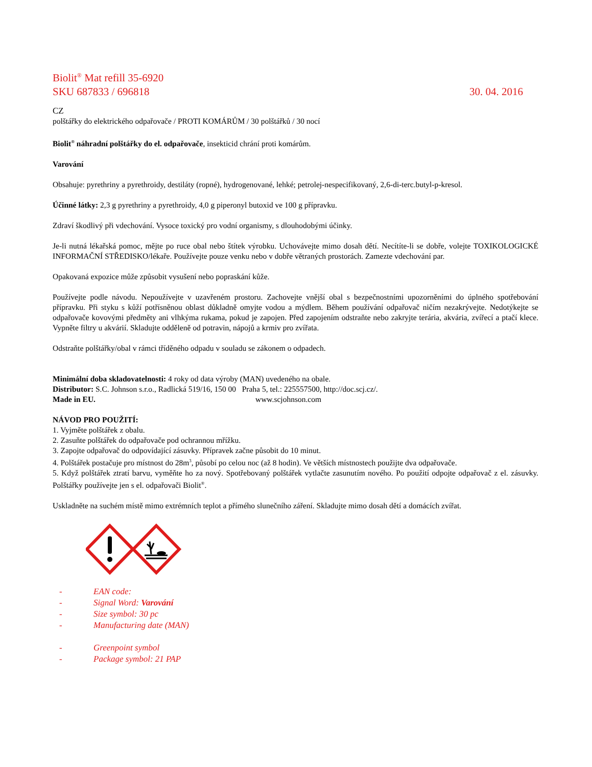Biolit<sup>®</sup> Mat refill 35-6920
SKU 687833 / 696818 30. 04. 2016
CZ
polštářky do elektrického odpařovače / PROTI KOMÁRŮM / 30 polštářků / 30 nocí
Biolit<sup>®</sup> náhradní polštářky do el. odpařovače, insekticid chrání proti komárům.
Varování
Obsahuje: pyrethriny a pyrethroidy, destiláty (ropné), hydrogenované, lehké; petrolej-nespecifikovaný, 2,6-di-terc.butyl-p-kresol.
Účinné látky: 2,3 g pyrethriny a pyrethroidy, 4,0 g piperonyl butoxid ve 100 g přípravku.
Zdraví škodlivý při vdechování. Vysoce toxický pro vodní organismy, s dlouhodobými účinky.
Je-li nutná lékařská pomoc, mějte po ruce obal nebo štítek výrobku. Uchovávejte mimo dosah dětí. Necítíte-li se dobře, volejte TOXIKOLOGICKÉ INFORMAČNÍ STŘEDISKO/lékaře. Používejte pouze venku nebo v dobře větraných prostorách. Zamezte vdechování par.
Opakovaná expozice může způsobit vysušení nebo popraskání kůže.
Používejte podle návodu. Nepoužívejte v uzavřeném prostoru. Zachovejte vnější obal s bezpečnostními upozorněními do úplného spotřebování přípravku. Při styku s kůží potřísněnou oblast důkladně omyjte vodou a mýdlem. Během používání odpařovač ničím nezakrývejte. Nedotýkejte se odpařovače kovovými předměty ani vlhkýma rukama, pokud je zapojen. Před zapojením odstraňte nebo zakryjte terária, akvária, zvířecí a ptačí klece. Vypněte filtry u akvárií. Skladujte odděleně od potravin, nápojů a krmiv pro zvířata.
Odstraňte polštářky/obal v rámci tříděného odpadu v souladu se zákonem o odpadech.
Minimální doba skladovatelnosti: 4 roky od data výroby (MAN) uvedeného na obale.
Distributor: S.C. Johnson s.r.o., Radlická 519/16, 150 00 Praha 5, tel.: 225557500, http://doc.scj.cz/.
Made in EU. www.scjohnson.com
NÁVOD PRO POUŽITÍ:
1. Vyjměte polštářek z obalu.
2. Zasuňte polštářek do odpařovače pod ochrannou mřížku.
3. Zapojte odpařovač do odpovídající zásuvky. Přípravek začne působit do 10 minut.
4. Polštářek postačuje pro místnost do 28m<sup>3</sup>, působí po celou noc (až 8 hodin). Ve větších místnostech použijte dva odpařovače.
5. Když polštářek ztratí barvu, vyměňte ho za nový. Spotřebovaný polštářek vytlačte zasunutím nového. Po použití odpojte odpařovač z el. zásuvky. Polštářky používejte jen s el. odpařovači Biolit<sup>®</sup>.
Uskladněte na suchém místě mimo extrémních teplot a přímého slunečního záření. Skladujte mimo dosah dětí a domácích zvířat.
- EAN code:
- Signal Word: Varování
- Size symbol: 30 pc
- Manufacturing date (MAN)
- Greenpoint symbol
- Package symbol: 21 PAP